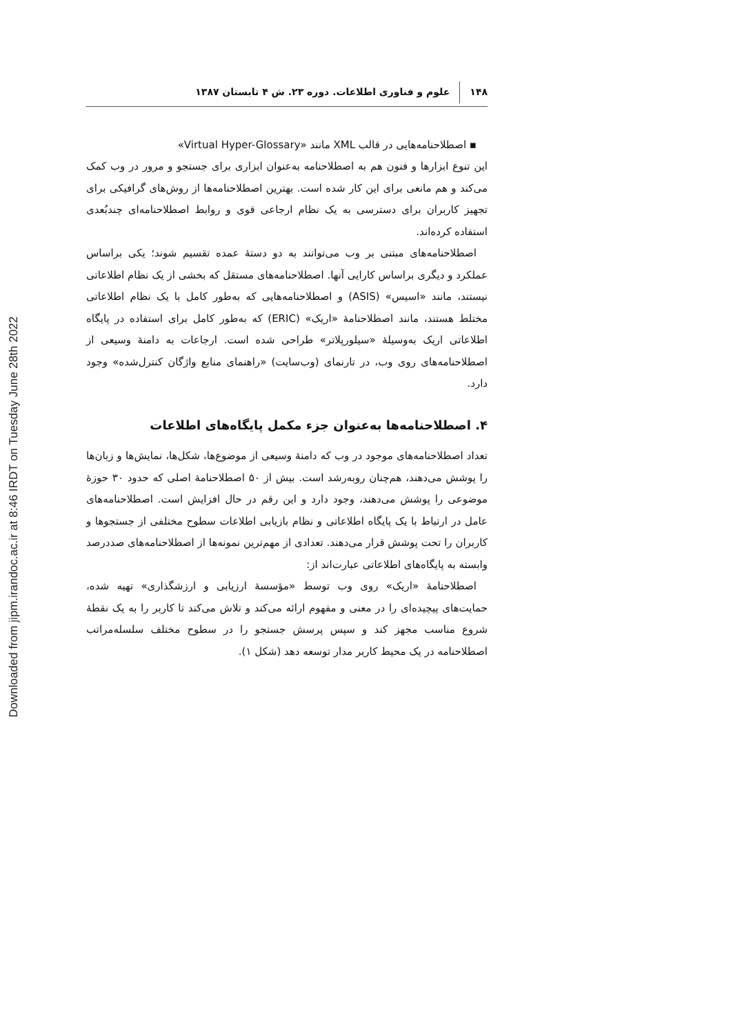Downloaded from jipm.irandoc.ac.ir at 8:46 IRDT on Tuesday June 28th 2022
۱۴۸ علوم و فناوری اطلاعات. دوره ۲۳. ش ۴ تابستان ۱۳۸۷
▪ اصطلاحنامه‌هایی در قالب XML مانند «Virtual Hyper-Glossary»
این تنوع ابزارها و فنون هم به اصطلاحنامه به‌عنوان ابزاری برای جستجو و مرور در وب کمک می‌کند و هم مانعی برای این کار شده است. بهترین اصطلاحنامه‌ها از روش‌های گرافیکی برای تجهیز کاربران برای دسترسی به یک نظام ارجاعی قوی و روابط اصطلاحنامه‌ای چندبُعدی استفاده کرده‌اند.
اصطلاحنامه‌های مبتنی بر وب می‌توانند به دو دستهٔ عمده تقسیم شوند؛ یکی براساس عملکرد و دیگری براساس کارایی آنها. اصطلاحنامه‌های مستقل که بخشی از یک نظام اطلاعاتی نیستند، مانند «اسیس» (ASIS) و اصطلاحنامه‌هایی که به‌طور کامل با یک نظام اطلاعاتی مختلط هستند، مانند اصطلاحنامهٔ «اریک» (ERIC) که به‌طور کامل برای استفاده در پایگاه اطلاعاتی اریک به‌وسیلهٔ «سیلورپلاتر» طراحی شده است. ارجاعات به دامنهٔ وسیعی از اصطلاحنامه‌های روی وب، در تارنمای (وب‌سایت) «راهنمای منابع واژگان کنترل‌شده» وجود دارد.
۴. اصطلاحنامه‌ها به‌عنوان جزء مکمل پایگاه‌های اطلاعات
تعداد اصطلاحنامه‌های موجود در وب که دامنهٔ وسیعی از موضوع‌ها، شکل‌ها، نمایش‌ها و زبان‌ها را پوشش می‌دهند، هم‌چنان روبه‌رشد است. بیش از ۵۰ اصطلاحنامهٔ اصلی که حدود ۳۰ حوزهٔ موضوعی را پوشش می‌دهند، وجود دارد و این رقم در حال افزایش است. اصطلاحنامه‌های عامل در ارتباط با یک پایگاه اطلاعاتی و نظام بازیابی اطلاعات سطوح مختلفی از جستجوها و کاربران را تحت پوشش قرار می‌دهند. تعدادی از مهم‌ترین نمونه‌ها از اصطلاحنامه‌های صددرصد وابسته به پایگاه‌های اطلاعاتی عبارت‌اند از:
اصطلاحنامهٔ «اریک» روی وب توسط «مؤسسهٔ ارزیابی و ارزشگذاری» تهیه شده، حمایت‌های پیچیده‌ای را در معنی و مفهوم ارائه می‌کند و تلاش می‌کند تا کاربر را به یک نقطهٔ شروع مناسب مجهز کند و سپس پرسش جستجو را در سطوح مختلف سلسله‌مراتب اصطلاحنامه در یک محیط کاربر مدار توسعه دهد (شکل ۱).